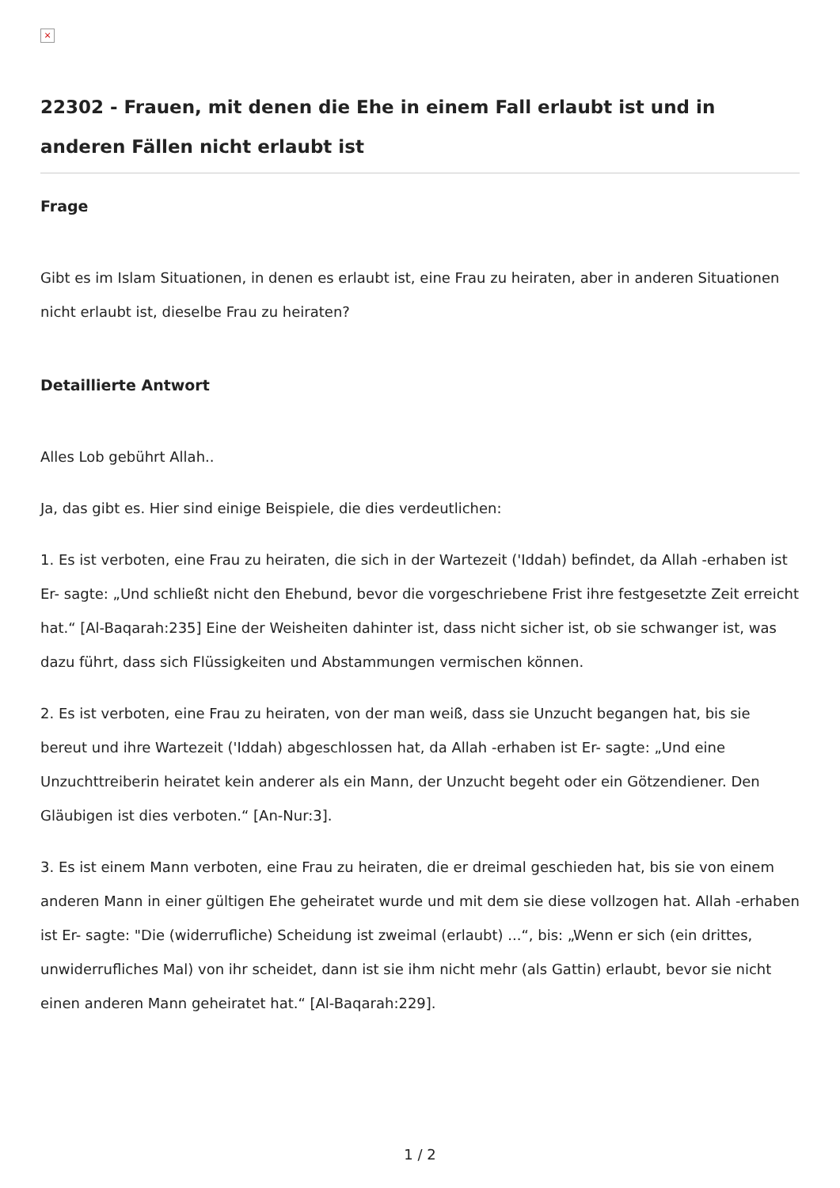×
22302 - Frauen, mit denen die Ehe in einem Fall erlaubt ist und in anderen Fällen nicht erlaubt ist
Frage
Gibt es im Islam Situationen, in denen es erlaubt ist, eine Frau zu heiraten, aber in anderen Situationen nicht erlaubt ist, dieselbe Frau zu heiraten?
Detaillierte Antwort
Alles Lob gebührt Allah..
Ja, das gibt es. Hier sind einige Beispiele, die dies verdeutlichen:
1. Es ist verboten, eine Frau zu heiraten, die sich in der Wartezeit ('Iddah) befindet, da Allah -erhaben ist Er- sagte: „Und schließt nicht den Ehebund, bevor die vorgeschriebene Frist ihre festgesetzte Zeit erreicht hat.“ [Al-Baqarah:235] Eine der Weisheiten dahinter ist, dass nicht sicher ist, ob sie schwanger ist, was dazu führt, dass sich Flüssigkeiten und Abstammungen vermischen können.
2. Es ist verboten, eine Frau zu heiraten, von der man weiß, dass sie Unzucht begangen hat, bis sie bereut und ihre Wartezeit ('Iddah) abgeschlossen hat, da Allah -erhaben ist Er- sagte: „Und eine Unzuchttreiberin heiratet kein anderer als ein Mann, der Unzucht begeht oder ein Götzendiener. Den Gläubigen ist dies verboten.“ [An-Nur:3].
3. Es ist einem Mann verboten, eine Frau zu heiraten, die er dreimal geschieden hat, bis sie von einem anderen Mann in einer gültigen Ehe geheiratet wurde und mit dem sie diese vollzogen hat. Allah -erhaben ist Er- sagte: "Die (widerrufliche) Scheidung ist zweimal (erlaubt) ...“, bis: „Wenn er sich (ein drittes, unwiderrufliches Mal) von ihr scheidet, dann ist sie ihm nicht mehr (als Gattin) erlaubt, bevor sie nicht einen anderen Mann geheiratet hat.“ [Al-Baqarah:229].
1 / 2